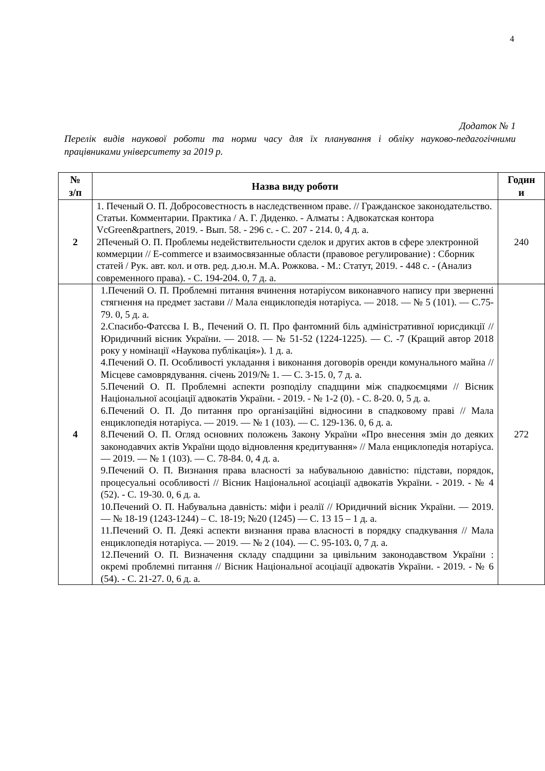4
Додаток № 1
Перелік видів наукової роботи та норми часу для їх планування і обліку науково-педагогічними працівниками університету за 2019 р.
| № з/п | Назва виду роботи | Годин и |
| --- | --- | --- |
| 2 | 1. Печеный О. П. Добросовестность в наследственном праве. // Гражданское законодательство. Статьи. Комментарии. Практика / А. Г. Диденко. - Алматы : Адвокатская контора VcGreen&partners, 2019. - Вып. 58. - 296 с. - С. 207 - 214. 0, 4 д. а. 2Печеный О. П. Проблемы недействительности сделок и других актов в сфере электронной коммерции // E-commerce и взаимосвязанные области (правовое регулирование) : Сборник статей / Рук. авт. кол. и отв. ред. д.ю.н. М.А. Рожкова. - М.: Статут, 2019. - 448 с. - (Анализ современного права). - С. 194-204. 0, 7 д. а. | 240 |
| 4 | 1.Печений О. П. Проблемні питання вчинення нотаріусом виконавчого напису при зверненні стягнення на предмет застави // Мала енциклопедія нотаріуса. — 2018. — № 5 (101). — С.75-79. 0, 5 д. а. 2.Спасибо-Фатєєва І. В., Печений О. П. Про фантомний біль адміністративної юрисдикції // Юридичний вісник України. — 2018. — № 51-52 (1224-1225). — С. -7 (Кращий автор 2018 року у номінації «Наукова публікація»). 1 д. а. 4.Печений О. П. Особливості укладання і виконання договорів оренди комунального майна // Місцеве самоврядування. січень 2019/№ 1. — С. 3-15. 0, 7 д. а. 5.Печений О. П. Проблемні аспекти розподілу спадщини між спадкоємцями // Вісник Національної асоціації адвокатів України. - 2019. - № 1-2 (0). - С. 8-20. 0, 5 д. а. 6.Печений О. П. До питання про організаційні відносини в спадковому праві // Мала енциклопедія нотаріуса. — 2019. — № 1 (103). — С. 129-136. 0, 6 д. а. 8.Печений О. П. Огляд основних положень Закону України «Про внесення змін до деяких законодавчих актів України щодо відновлення кредитування» // Мала енциклопедія нотаріуса. — 2019. — № 1 (103). — С. 78-84. 0, 4 д. а. 9.Печений О. П. Визнання права власності за набувальною давністю: підстави, порядок, процесуальні особливості // Вісник Національної асоціації адвокатів України. - 2019. - № 4 (52). - С. 19-30. 0, 6 д. а. 10.Печений О. П. Набувальна давність: міфи і реалії // Юридичний вісник України. — 2019. — № 18-19 (1243-1244) – С. 18-19; №20 (1245) — С. 13 15 – 1 д. а. 11.Печений О. П. Деякі аспекти визнання права власності в порядку спадкування // Мала енциклопедія нотаріуса. — 2019. — № 2 (104). — С. 95-103 . 0, 7 д. а. 12.Печений О. П. Визначення складу спадщини за цивільним законодавством України : окремі проблемні питання // Вісник Національної асоціації адвокатів України. - 2019. - № 6 (54). - С. 21-27. 0, 6 д. а. | 272 |